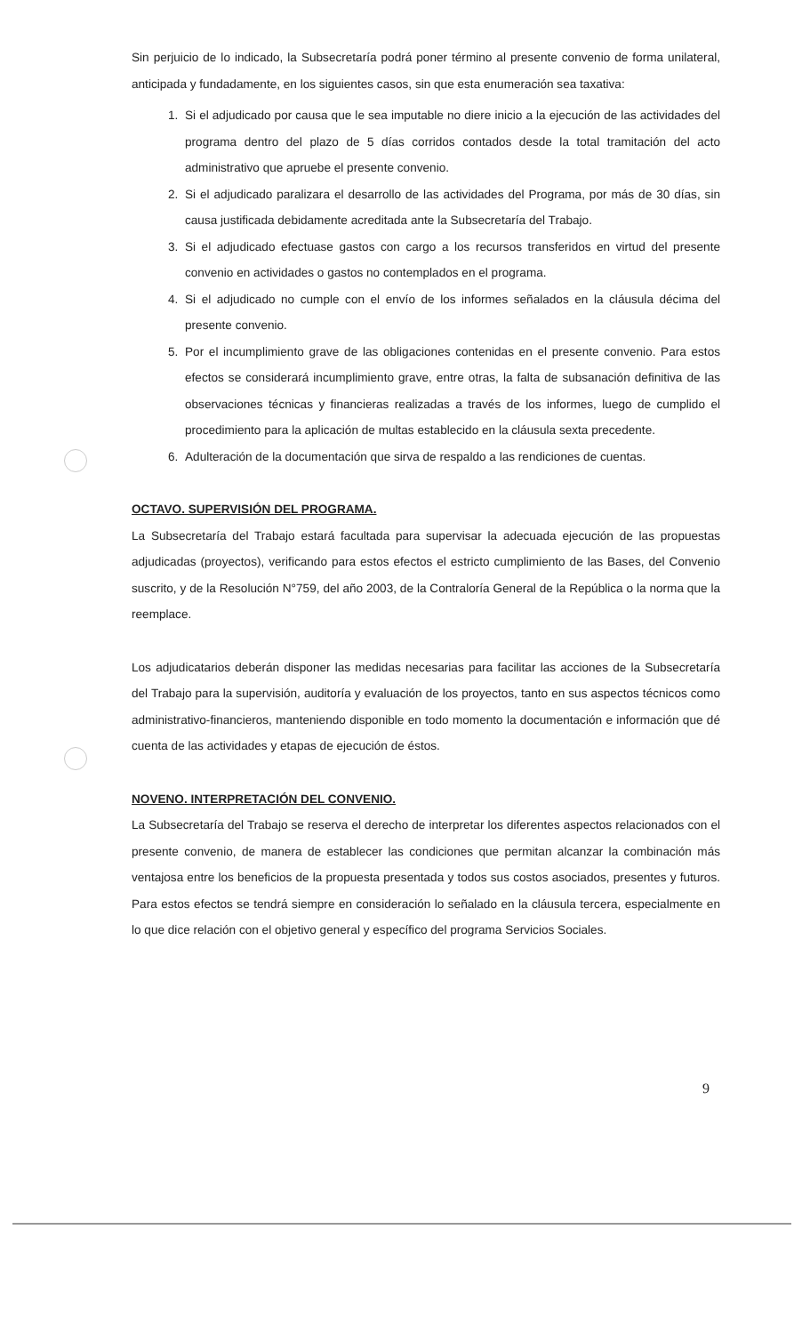Sin perjuicio de lo indicado, la Subsecretaría podrá poner término al presente convenio de forma unilateral, anticipada y fundadamente, en los siguientes casos, sin que esta enumeración sea taxativa:
1. Si el adjudicado por causa que le sea imputable no diere inicio a la ejecución de las actividades del programa dentro del plazo de 5 días corridos contados desde la total tramitación del acto administrativo que apruebe el presente convenio.
2. Si el adjudicado paralizara el desarrollo de las actividades del Programa, por más de 30 días, sin causa justificada debidamente acreditada ante la Subsecretaría del Trabajo.
3. Si el adjudicado efectuase gastos con cargo a los recursos transferidos en virtud del presente convenio en actividades o gastos no contemplados en el programa.
4. Si el adjudicado no cumple con el envío de los informes señalados en la cláusula décima del presente convenio.
5. Por el incumplimiento grave de las obligaciones contenidas en el presente convenio. Para estos efectos se considerará incumplimiento grave, entre otras, la falta de subsanación definitiva de las observaciones técnicas y financieras realizadas a través de los informes, luego de cumplido el procedimiento para la aplicación de multas establecido en la cláusula sexta precedente.
6. Adulteración de la documentación que sirva de respaldo a las rendiciones de cuentas.
OCTAVO. SUPERVISIÓN DEL PROGRAMA.
La Subsecretaría del Trabajo estará facultada para supervisar la adecuada ejecución de las propuestas adjudicadas (proyectos), verificando para estos efectos el estricto cumplimiento de las Bases, del Convenio suscrito, y de la Resolución N°759, del año 2003, de la Contraloría General de la República o la norma que la reemplace.
Los adjudicatarios deberán disponer las medidas necesarias para facilitar las acciones de la Subsecretaría del Trabajo para la supervisión, auditoría y evaluación de los proyectos, tanto en sus aspectos técnicos como administrativo-financieros, manteniendo disponible en todo momento la documentación e información que dé cuenta de las actividades y etapas de ejecución de éstos.
NOVENO. INTERPRETACIÓN DEL CONVENIO.
La Subsecretaría del Trabajo se reserva el derecho de interpretar los diferentes aspectos relacionados con el presente convenio, de manera de establecer las condiciones que permitan alcanzar la combinación más ventajosa entre los beneficios de la propuesta presentada y todos sus costos asociados, presentes y futuros. Para estos efectos se tendrá siempre en consideración lo señalado en la cláusula tercera, especialmente en lo que dice relación con el objetivo general y específico del programa Servicios Sociales.
9